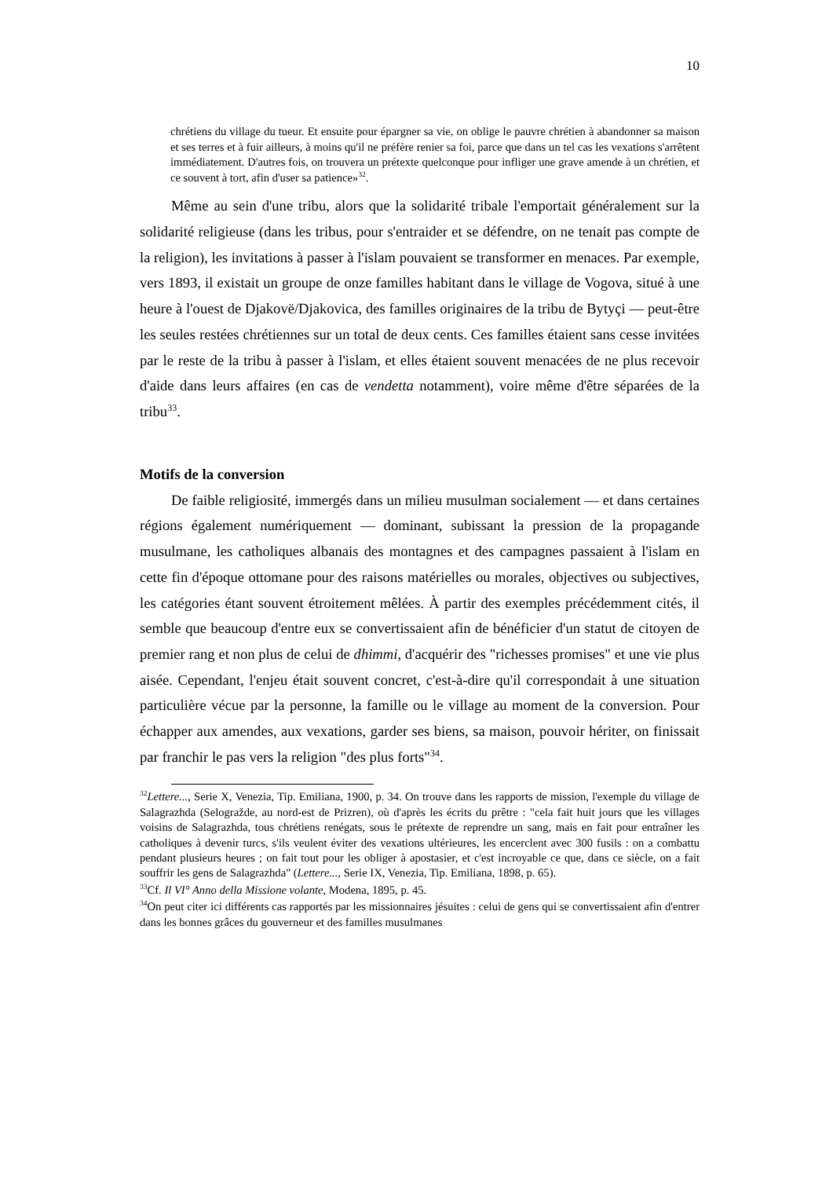10
chrétiens du village du tueur. Et ensuite pour épargner sa vie, on oblige le pauvre chrétien à abandonner sa maison et ses terres et à fuir ailleurs, à moins qu'il ne préfère renier sa foi, parce que dans un tel cas les vexations s'arrêtent immédiatement. D'autres fois, on trouvera un prétexte quelconque pour infliger une grave amende à un chrétien, et ce souvent à tort, afin d'user sa patience»<sup>32</sup>.
Même au sein d'une tribu, alors que la solidarité tribale l'emportait généralement sur la solidarité religieuse (dans les tribus, pour s'entraider et se défendre, on ne tenait pas compte de la religion), les invitations à passer à l'islam pouvaient se transformer en menaces. Par exemple, vers 1893, il existait un groupe de onze familles habitant dans le village de Vogova, situé à une heure à l'ouest de Djakovë/Djakovica, des familles originaires de la tribu de Bytyçi — peut-être les seules restées chrétiennes sur un total de deux cents. Ces familles étaient sans cesse invitées par le reste de la tribu à passer à l'islam, et elles étaient souvent menacées de ne plus recevoir d'aide dans leurs affaires (en cas de vendetta notamment), voire même d'être séparées de la tribu<sup>33</sup>.
Motifs de la conversion
De faible religiosité, immergés dans un milieu musulman socialement — et dans certaines régions également numériquement — dominant, subissant la pression de la propagande musulmane, les catholiques albanais des montagnes et des campagnes passaient à l'islam en cette fin d'époque ottomane pour des raisons matérielles ou morales, objectives ou subjectives, les catégories étant souvent étroitement mêlées. À partir des exemples précédemment cités, il semble que beaucoup d'entre eux se convertissaient afin de bénéficier d'un statut de citoyen de premier rang et non plus de celui de dhimmi, d'acquérir des "richesses promises" et une vie plus aisée. Cependant, l'enjeu était souvent concret, c'est-à-dire qu'il correspondait à une situation particulière vécue par la personne, la famille ou le village au moment de la conversion. Pour échapper aux amendes, aux vexations, garder ses biens, sa maison, pouvoir hériter, on finissait par franchir le pas vers la religion "des plus forts"<sup>34</sup>.
<sup>32</sup> Lettere..., Serie X, Venezia, Tip. Emiliana, 1900, p. 34. On trouve dans les rapports de mission, l'exemple du village de Salagrazhda (Selogražde, au nord-est de Prizren), où d'après les écrits du prêtre : "cela fait huit jours que les villages voisins de Salagrazhda, tous chrétiens renégats, sous le prétexte de reprendre un sang, mais en fait pour entraîner les catholiques à devenir turcs, s'ils veulent éviter des vexations ultérieures, les encerclent avec 300 fusils : on a combattu pendant plusieurs heures ; on fait tout pour les obliger à apostasier, et c'est incroyable ce que, dans ce siècle, on a fait souffrir les gens de Salagrazhda" (Lettere..., Serie IX, Venezia, Tip. Emiliana, 1898, p. 65).
<sup>33</sup> Cf. Il VI° Anno della Missione volante, Modena, 1895, p. 45.
<sup>34</sup> On peut citer ici différents cas rapportés par les missionnaires jésuites : celui de gens qui se convertissaient afin d'entrer dans les bonnes grâces du gouverneur et des familles musulmanes